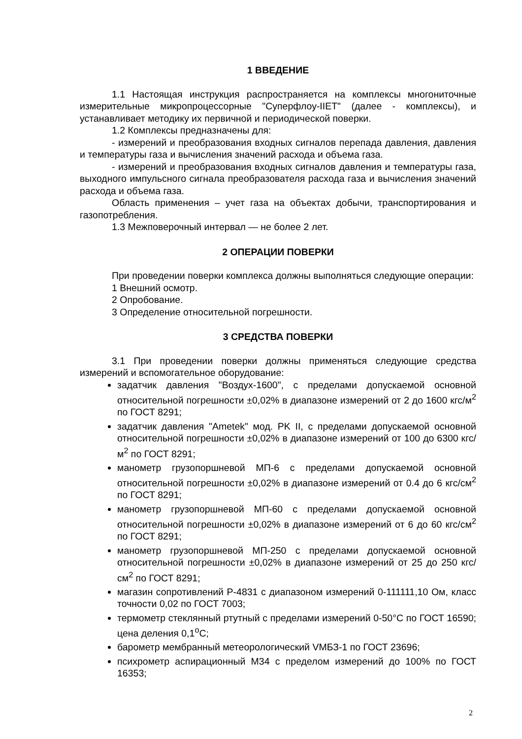1 ВВЕДЕНИЕ
1.1 Настоящая инструкция распространяется на комплексы многониточные измерительные микропроцессорные "Суперфлоу-IIET" (далее - комплексы), и устанавливает методику их первичной и периодической поверки.
1.2 Комплексы предназначены для:
- измерений и преобразования входных сигналов перепада давления, давления и температуры газа и вычисления значений расхода и объема газа.
- измерений и преобразования входных сигналов давления и температуры газа, выходного импульсного сигнала преобразователя расхода газа и вычисления значений расхода и объема газа.
Область применения – учет газа на объектах добычи, транспортирования и газопотребления.
1.3 Межповерочный интервал — не более 2 лет.
2 ОПЕРАЦИИ ПОВЕРКИ
При проведении поверки комплекса должны выполняться следующие операции:
1 Внешний осмотр.
2 Опробование.
3 Определение относительной погрешности.
3 СРЕДСТВА ПОВЕРКИ
3.1 При проведении поверки должны применяться следующие средства измерений и вспомогательное оборудование:
задатчик давления "Воздух-1600", с пределами допускаемой основной относительной погрешности ±0,02% в диапазоне измерений от 2 до 1600 кгс/м<sup>2</sup> по ГОСТ 8291;
задатчик давления "Ametek" мод. PK II, с пределами допускаемой основной относительной погрешности ±0,02% в диапазоне измерений от 100 до 6300 кгс/м<sup>2</sup> по ГОСТ 8291;
манометр грузопоршневой МП-6 с пределами допускаемой основной относительной погрешности ±0,02% в диапазоне измерений от 0.4 до 6 кгс/см<sup>2</sup> по ГОСТ 8291;
манометр грузопоршневой МП-60 с пределами допускаемой основной относительной погрешности ±0,02% в диапазоне измерений от 6 до 60 кгс/см<sup>2</sup> по ГОСТ 8291;
манометр грузопоршневой МП-250 с пределами допускаемой основной относительной погрешности ±0,02% в диапазоне измерений от 25 до 250 кгс/см<sup>2</sup> по ГОСТ 8291;
магазин сопротивлений Р-4831 с диапазоном измерений 0-111111,10 Ом, класс точности 0,02 по ГОСТ 7003;
термометр стеклянный ртутный с пределами измерений 0-50°С по ГОСТ 16590; цена деления 0,1<sup>о</sup>С;
барометр мембранный метеорологический VМБЗ-1 по ГОСТ 23696;
психрометр аспирационный М34 с пределом измерений до 100% по ГОСТ 16353;
2